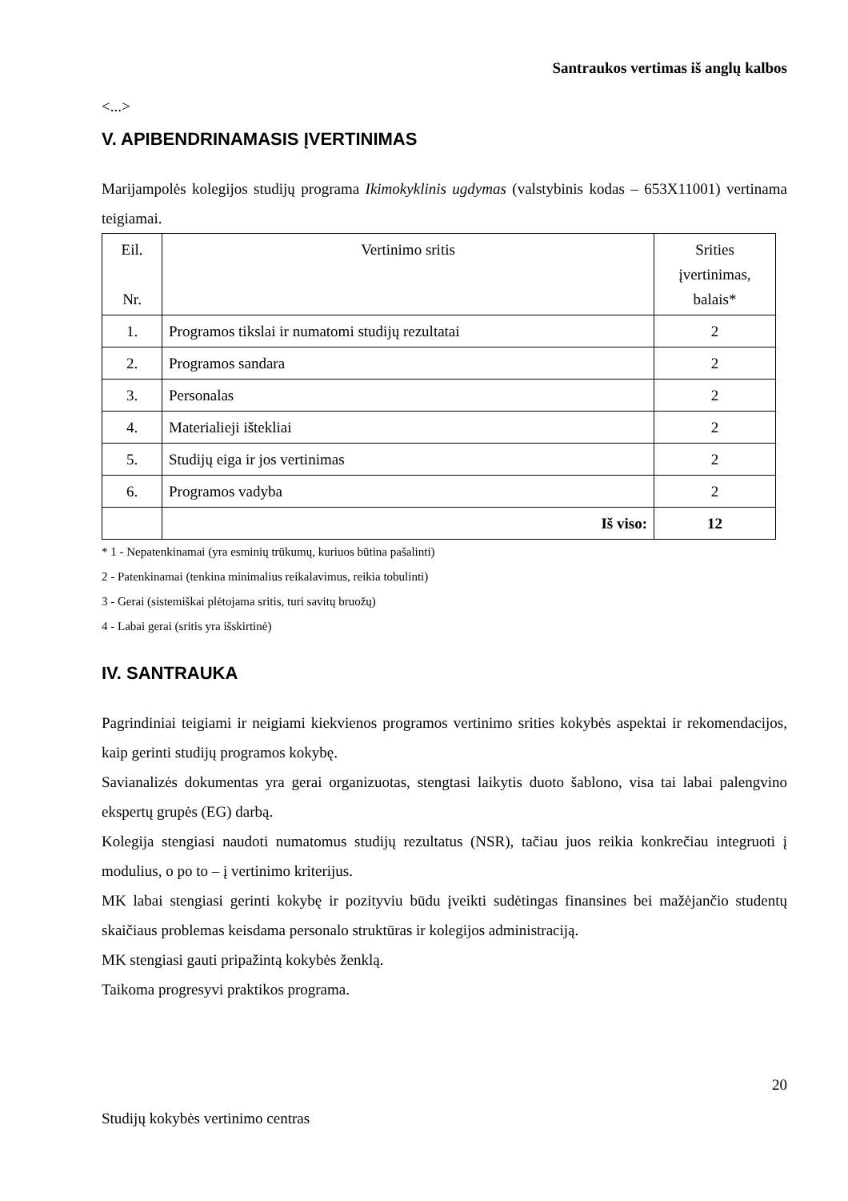Santraukos vertimas iš anglų kalbos
<...>
V. APIBENDRINAMASIS ĮVERTINIMAS
Marijampolės kolegijos studijų programa Ikimokyklinis ugdymas (valstybinis kodas – 653X11001) vertinama teigiamai.
| Eil. Nr. | Vertinimo sritis | Srities įvertinimas, balais* |
| --- | --- | --- |
| 1. | Programos tikslai ir numatomi studijų rezultatai | 2 |
| 2. | Programos sandara | 2 |
| 3. | Personalas | 2 |
| 4. | Materialieji ištekliai | 2 |
| 5. | Studijų eiga ir jos vertinimas | 2 |
| 6. | Programos vadyba | 2 |
| | Iš viso: | 12 |
* 1 - Nepatenkinamai (yra esminių trūkumų, kuriuos būtina pašalinti)
2 - Patenkinamai (tenkina minimalius reikalavimus, reikia tobulinti)
3 - Gerai (sistemiškai plėtojama sritis, turi savitų bruožų)
4 - Labai gerai (sritis yra išskirtinė)
IV. SANTRAUKA
Pagrindiniai teigiami ir neigiami kiekvienos programos vertinimo srities kokybės aspektai ir rekomendacijos, kaip gerinti studijų programos kokybę.
Savianalizės dokumentas yra gerai organizuotas, stengtasi laikytis duoto šablono, visa tai labai palengvino ekspertų grupės (EG) darbą.
Kolegija stengiasi naudoti numatomus studijų rezultatus (NSR), tačiau juos reikia konkrečiau integruoti į modulius, o po to – į vertinimo kriterijus.
MK labai stengiasi gerinti kokybę ir pozityviu būdu įveikti sudėtingas finansines bei mažėjančio studentų skaičiaus problemas keisdama personalo struktūras ir kolegijos administraciją.
MK stengiasi gauti pripažintą kokybės ženklą.
Taikoma progresyvi praktikos programa.
20
Studijų kokybės vertinimo centras